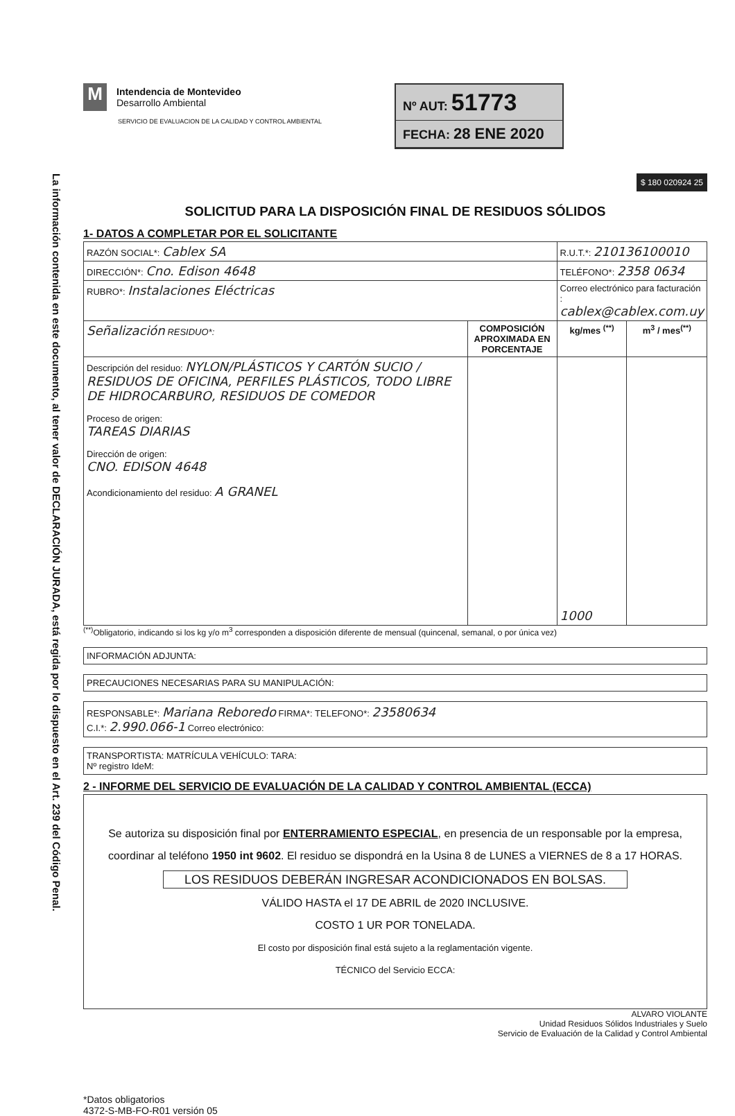La información contenida en este documento, al tener valor de DECLARACIÓN JURADA, está regida por lo dispuesto en el Art. 239 del Código Penal.
M
Intendencia de Montevideo
Desarrollo Ambiental
SERVICIO DE EVALUACION DE LA CALIDAD Y CONTROL AMBIENTAL
Nº AUT: 51773
FECHA: 28 ENE 2020
$ 180 020924 25
SOLICITUD PARA LA DISPOSICIÓN FINAL DE RESIDUOS SÓLIDOS
1- DATOS A COMPLETAR POR EL SOLICITANTE
| RAZÓN SOCIAL*: Cablex SA | | R.U.T.*: 210136100010 | |
| DIRECCIÓN*: Cno. Edison 4648 | | TELÉFONO*: 2358 0634 | |
| RUBRO*: Instalaciones Eléctricas | | Correo electrónico para facturación : cablex@cablex.com.uy | |
| Señalización RESIDUO*: | COMPOSICIÓN APROXIMADA EN PORCENTAJE | kg/mes <sup>(**)</sup> | m<sup>3</sup> / mes<sup>(**)</sup> |
| Descripción del residuo: NYLON/PLÁSTICOS Y CARTÓN SUCIO / RESIDUOS DE OFICINA, PERFILES PLÁSTICOS, TODO LIBRE DE HIDROCARBURO, RESIDUOS DE COMEDOR Proceso de origen: TAREAS DIARIAS Dirección de origen: CNO. EDISON 4648 Acondicionamiento del residuo: A GRANEL | | 1000 | |
<sup>(**)</sup> Obligatorio, indicando si los kg y/o m<sup>3</sup> corresponden a disposición diferente de mensual (quincenal, semanal, o por única vez)
INFORMACIÓN ADJUNTA:
PRECAUCIONES NECESARIAS PARA SU MANIPULACIÓN:
RESPONSABLE*: Mariana Reboredo FIRMA*: TELEFONO*: 23580634
C.I.*: 2.990.066-1 Correo electrónico:
TRANSPORTISTA: MATRÍCULA VEHÍCULO: TARA:
Nº registro IdeM:
2 - INFORME DEL SERVICIO DE EVALUACIÓN DE LA CALIDAD Y CONTROL AMBIENTAL (ECCA)
Se autoriza su disposición final por ENTERRAMIENTO ESPECIAL, en presencia de un responsable por la empresa, coordinar al teléfono 1950 int 9602. El residuo se dispondrá en la Usina 8 de LUNES a VIERNES de 8 a 17 HORAS.
LOS RESIDUOS DEBERÁN INGRESAR ACONDICIONADOS EN BOLSAS.
VÁLIDO HASTA el 17 DE ABRIL de 2020 INCLUSIVE.
COSTO 1 UR POR TONELADA.
El costo por disposición final está sujeto a la reglamentación vigente.
TÉCNICO del Servicio ECCA:
ALVARO VIOLANTE
Unidad Residuos Sólidos Industriales y Suelo
Servicio de Evaluación de la Calidad y Control Ambiental
*Datos obligatorios
4372-S-MB-FO-R01 versión 05